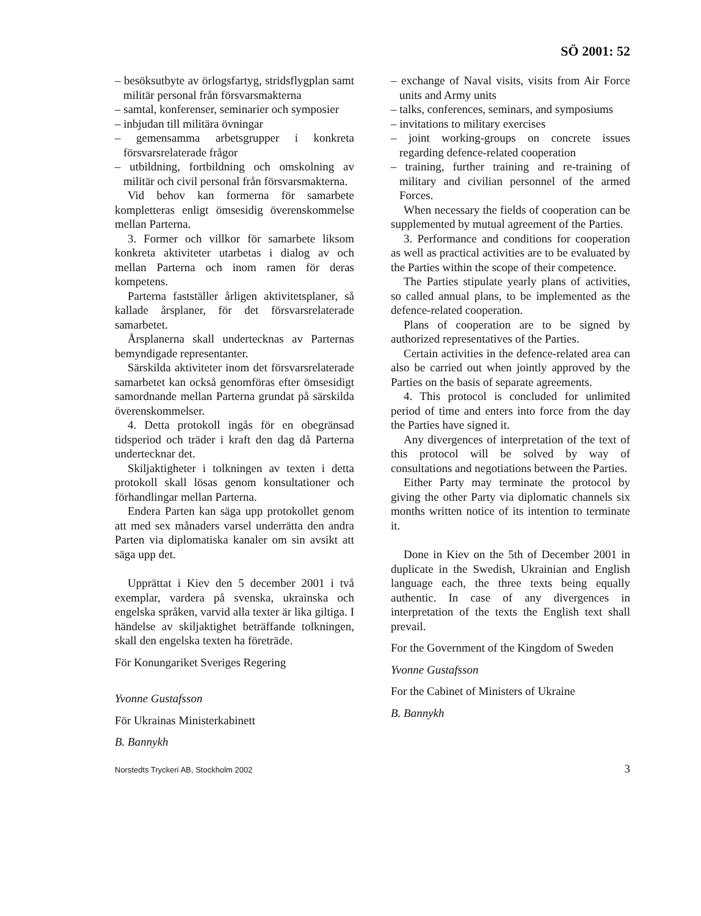SÖ 2001: 52
– besöksutbyte av örlogsfartyg, stridsflygplan samt militär personal från försvarsmakterna
– samtal, konferenser, seminarier och symposier
– inbjudan till militära övningar
– gemensamma arbetsgrupper i konkreta försvarsrelaterade frågor
– utbildning, fortbildning och omskolning av militär och civil personal från försvarsmakterna.
Vid behov kan formerna för samarbete kompletteras enligt ömsesidig överenskommelse mellan Parterna.
3. Former och villkor för samarbete liksom konkreta aktiviteter utarbetas i dialog av och mellan Parterna och inom ramen för deras kompetens.
Parterna fastställer årligen aktivitetsplaner, så kallade årsplaner, för det försvarsrelaterade samarbetet.
Årsplanerna skall undertecknas av Parternas bemyndigade representanter.
Särskilda aktiviteter inom det försvarsrelaterade samarbetet kan också genomföras efter ömsesidigt samordnande mellan Parterna grundat på särskilda överenskommelser.
4. Detta protokoll ingås för en obegränsad tidsperiod och träder i kraft den dag då Parterna undertecknar det.
Skiljaktigheter i tolkningen av texten i detta protokoll skall lösas genom konsultationer och förhandlingar mellan Parterna.
Endera Parten kan säga upp protokollet genom att med sex månaders varsel underrätta den andra Parten via diplomatiska kanaler om sin avsikt att säga upp det.
Upprättat i Kiev den 5 december 2001 i två exemplar, vardera på svenska, ukrainska och engelska språken, varvid alla texter är lika giltiga. I händelse av skiljaktighet beträffande tolkningen, skall den engelska texten ha företräde.
För Konungariket Sveriges Regering
Yvonne Gustafsson
För Ukrainas Ministerkabinett
B. Bannykh
– exchange of Naval visits, visits from Air Force units and Army units
– talks, conferences, seminars, and symposiums
– invitations to military exercises
– joint working-groups on concrete issues regarding defence-related cooperation
– training, further training and re-training of military and civilian personnel of the armed Forces.
When necessary the fields of cooperation can be supplemented by mutual agreement of the Parties.
3. Performance and conditions for cooperation as well as practical activities are to be evaluated by the Parties within the scope of their competence.
The Parties stipulate yearly plans of activities, so called annual plans, to be implemented as the defence-related cooperation.
Plans of cooperation are to be signed by authorized representatives of the Parties.
Certain activities in the defence-related area can also be carried out when jointly approved by the Parties on the basis of separate agreements.
4. This protocol is concluded for unlimited period of time and enters into force from the day the Parties have signed it.
Any divergences of interpretation of the text of this protocol will be solved by way of consultations and negotiations between the Parties.
Either Party may terminate the protocol by giving the other Party via diplomatic channels six months written notice of its intention to terminate it.
Done in Kiev on the 5th of December 2001 in duplicate in the Swedish, Ukrainian and English language each, the three texts being equally authentic. In case of any divergences in interpretation of the texts the English text shall prevail.
For the Government of the Kingdom of Sweden
Yvonne Gustafsson
For the Cabinet of Ministers of Ukraine
B. Bannykh
Norstedts Tryckeri AB, Stockholm 2002 3